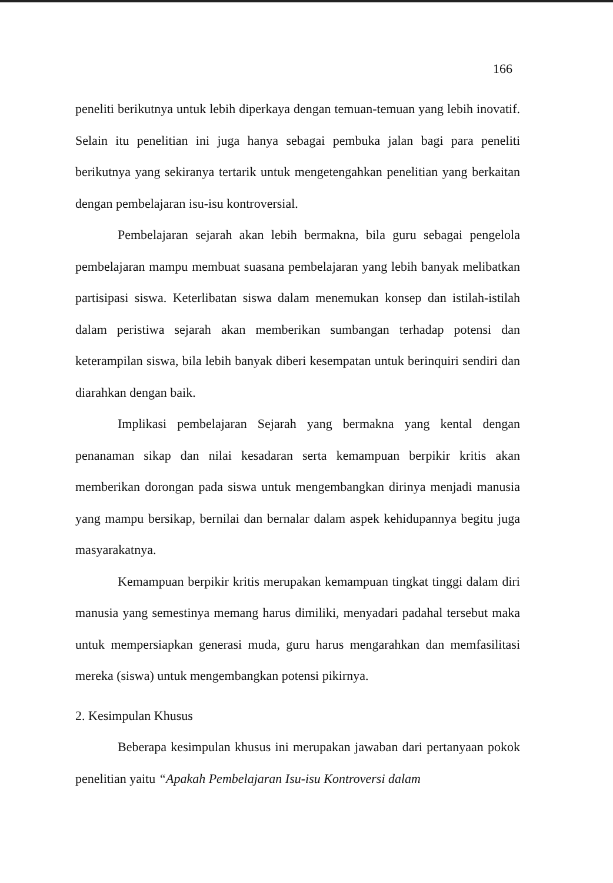166
peneliti berikutnya untuk lebih diperkaya dengan temuan-temuan yang lebih inovatif. Selain itu penelitian ini juga hanya sebagai pembuka jalan bagi para peneliti berikutnya yang sekiranya tertarik untuk mengetengahkan penelitian yang berkaitan dengan pembelajaran isu-isu kontroversial.
Pembelajaran sejarah akan lebih bermakna, bila guru sebagai pengelola pembelajaran mampu membuat suasana pembelajaran yang lebih banyak melibatkan partisipasi siswa. Keterlibatan siswa dalam menemukan konsep dan istilah-istilah dalam peristiwa sejarah akan memberikan sumbangan terhadap potensi dan keterampilan siswa, bila lebih banyak diberi kesempatan untuk berinquiri sendiri dan diarahkan dengan baik.
Implikasi pembelajaran Sejarah yang bermakna yang kental dengan penanaman sikap dan nilai kesadaran serta kemampuan berpikir kritis akan memberikan dorongan pada siswa untuk mengembangkan dirinya menjadi manusia yang mampu bersikap, bernilai dan bernalar dalam aspek kehidupannya begitu juga masyarakatnya.
Kemampuan berpikir kritis merupakan kemampuan tingkat tinggi dalam diri manusia yang semestinya memang harus dimiliki, menyadari padahal tersebut maka untuk mempersiapkan generasi muda, guru harus mengarahkan dan memfasilitasi mereka (siswa) untuk mengembangkan potensi pikirnya.
2. Kesimpulan Khusus
Beberapa kesimpulan khusus ini merupakan jawaban dari pertanyaan pokok penelitian yaitu “Apakah Pembelajaran Isu-isu Kontroversi dalam